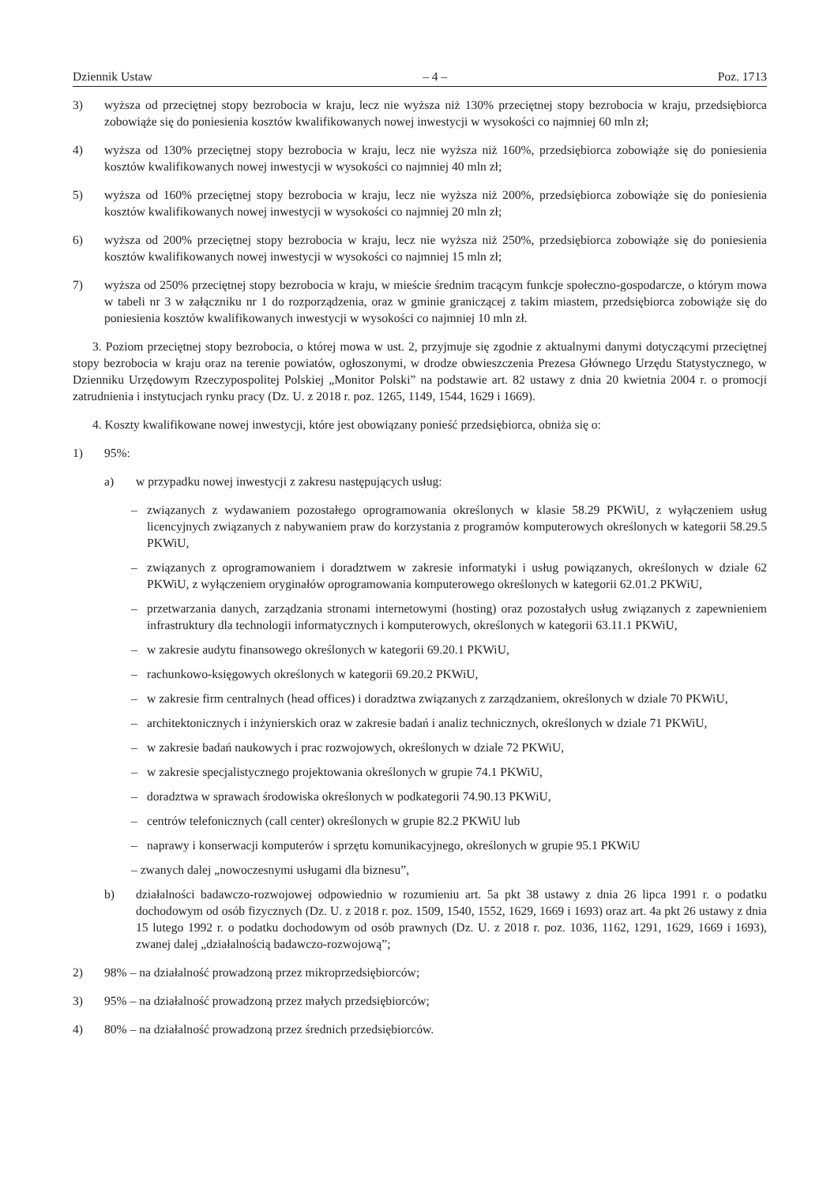Dziennik Ustaw – 4 – Poz. 1713
3) wyższa od przeciętnej stopy bezrobocia w kraju, lecz nie wyższa niż 130% przeciętnej stopy bezrobocia w kraju, przedsiębiorca zobowiąże się do poniesienia kosztów kwalifikowanych nowej inwestycji w wysokości co najmniej 60 mln zł;
4) wyższa od 130% przeciętnej stopy bezrobocia w kraju, lecz nie wyższa niż 160%, przedsiębiorca zobowiąże się do poniesienia kosztów kwalifikowanych nowej inwestycji w wysokości co najmniej 40 mln zł;
5) wyższa od 160% przeciętnej stopy bezrobocia w kraju, lecz nie wyższa niż 200%, przedsiębiorca zobowiąże się do poniesienia kosztów kwalifikowanych nowej inwestycji w wysokości co najmniej 20 mln zł;
6) wyższa od 200% przeciętnej stopy bezrobocia w kraju, lecz nie wyższa niż 250%, przedsiębiorca zobowiąże się do poniesienia kosztów kwalifikowanych nowej inwestycji w wysokości co najmniej 15 mln zł;
7) wyższa od 250% przeciętnej stopy bezrobocia w kraju, w mieście średnim tracącym funkcje społeczno-gospodarcze, o którym mowa w tabeli nr 3 w załączniku nr 1 do rozporządzenia, oraz w gminie graniczącej z takim miastem, przedsiębiorca zobowiąże się do poniesienia kosztów kwalifikowanych inwestycji w wysokości co najmniej 10 mln zł.
3. Poziom przeciętnej stopy bezrobocia, o której mowa w ust. 2, przyjmuje się zgodnie z aktualnymi danymi dotyczącymi przeciętnej stopy bezrobocia w kraju oraz na terenie powiatów, ogłoszonymi, w drodze obwieszczenia Prezesa Głównego Urzędu Statystycznego, w Dzienniku Urzędowym Rzeczypospolitej Polskiej „Monitor Polski” na podstawie art. 82 ustawy z dnia 20 kwietnia 2004 r. o promocji zatrudnienia i instytucjach rynku pracy (Dz. U. z 2018 r. poz. 1265, 1149, 1544, 1629 i 1669).
4. Koszty kwalifikowane nowej inwestycji, które jest obowiązany ponieść przedsiębiorca, obniża się o:
1) 95%:
a) w przypadku nowej inwestycji z zakresu następujących usług:
– związanych z wydawaniem pozostałego oprogramowania określonych w klasie 58.29 PKWiU, z wyłączeniem usług licencyjnych związanych z nabywaniem praw do korzystania z programów komputerowych określonych w kategorii 58.29.5 PKWiU,
– związanych z oprogramowaniem i doradztwem w zakresie informatyki i usług powiązanych, określonych w dziale 62 PKWiU, z wyłączeniem oryginałów oprogramowania komputerowego określonych w kategorii 62.01.2 PKWiU,
– przetwarzania danych, zarządzania stronami internetowymi (hosting) oraz pozostałych usług związanych z zapewnieniem infrastruktury dla technologii informatycznych i komputerowych, określonych w kategorii 63.11.1 PKWiU,
– w zakresie audytu finansowego określonych w kategorii 69.20.1 PKWiU,
– rachunkowo-księgowych określonych w kategorii 69.20.2 PKWiU,
– w zakresie firm centralnych (head offices) i doradztwa związanych z zarządzaniem, określonych w dziale 70 PKWiU,
– architektonicznych i inżynierskich oraz w zakresie badań i analiz technicznych, określonych w dziale 71 PKWiU,
– w zakresie badań naukowych i prac rozwojowych, określonych w dziale 72 PKWiU,
– w zakresie specjalistycznego projektowania określonych w grupie 74.1 PKWiU,
– doradztwa w sprawach środowiska określonych w podkategorii 74.90.13 PKWiU,
– centrów telefonicznych (call center) określonych w grupie 82.2 PKWiU lub
– naprawy i konserwacji komputerów i sprzętu komunikacyjnego, określonych w grupie 95.1 PKWiU
– zwanych dalej „nowoczesnymi usługami dla biznesu”,
b) działalności badawczo-rozwojowej odpowiednio w rozumieniu art. 5a pkt 38 ustawy z dnia 26 lipca 1991 r. o podatku dochodowym od osób fizycznych (Dz. U. z 2018 r. poz. 1509, 1540, 1552, 1629, 1669 i 1693) oraz art. 4a pkt 26 ustawy z dnia 15 lutego 1992 r. o podatku dochodowym od osób prawnych (Dz. U. z 2018 r. poz. 1036, 1162, 1291, 1629, 1669 i 1693), zwanej dalej „działalnością badawczo-rozwojową”;
2) 98% – na działalność prowadzoną przez mikroprzedsiębiorców;
3) 95% – na działalność prowadzoną przez małych przedsiębiorców;
4) 80% – na działalność prowadzoną przez średnich przedsiębiorców.